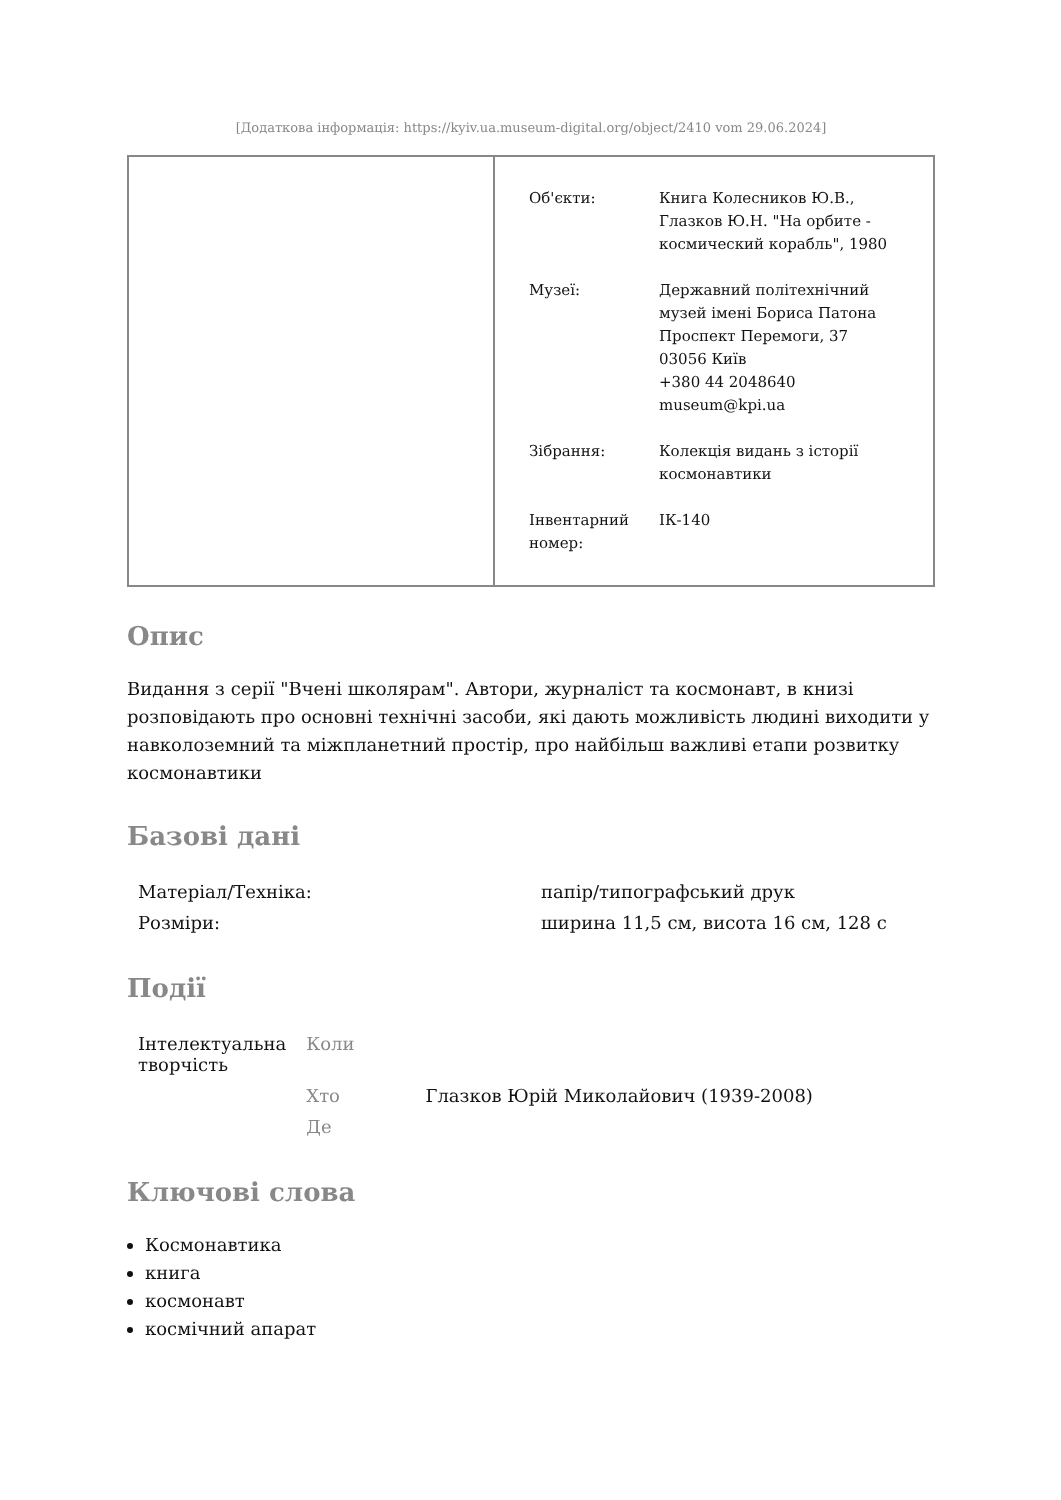[Додаткова інформація: https://kyiv.ua.museum-digital.org/object/2410 vom 29.06.2024]
| Об'єкти: | Книга Колесников Ю.В., Глазков Ю.Н. "На орбите - космический корабль", 1980 |
| Музеї: | Державний політехнічний музей імені Бориса Патона Проспект Перемоги, 37 03056 Київ +380 44 2048640 museum@kpi.ua |
| Зібрання: | Колекція видань з історії космонавтики |
| Інвентарний номер: | ІК-140 |
Опис
Видання з серії "Вчені школярам". Автори, журналіст та космонавт, в книзі розповідають про основні технічні засоби, які дають можливість людині виходити у навколоземний та міжпланетний простір, про найбільш важливі етапи розвитку космонавтики
Базові дані
| Матеріал/Техніка: | папір/типографський друк |
| Розміри: | ширина 11,5 см, висота 16 см, 128 с |
Події
| Інтелектуальна творчість | Коли | |
| | Хто | Глазков Юрій Миколайович (1939-2008) |
| | Де | |
Ключові слова
Космонавтика
книга
космонавт
космічний апарат